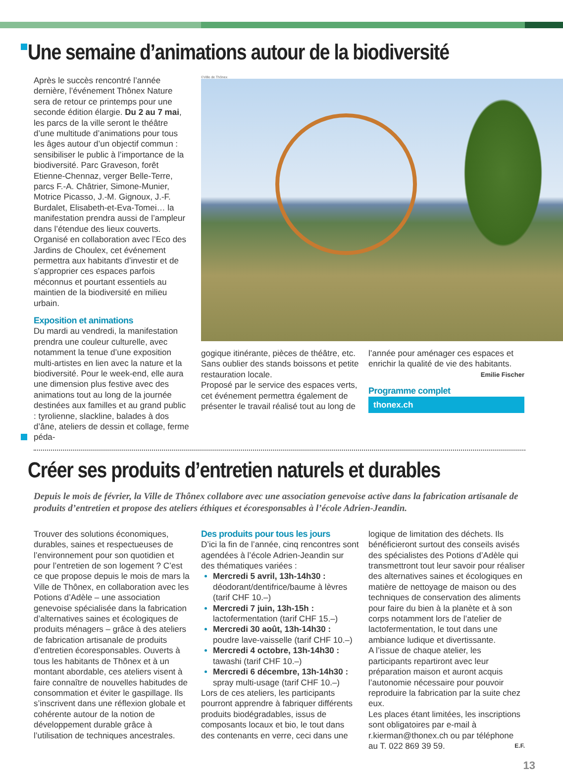Une semaine d’animations autour de la biodiversité
Après le succès rencontré l’année dernière, l’événement Thônex Nature sera de retour ce printemps pour une seconde édition élargie. Du 2 au 7 mai, les parcs de la ville seront le théâtre d’une multitude d’animations pour tous les âges autour d’un objectif commun : sensibiliser le public à l’importance de la biodiversité. Parc Graveson, forêt Etienne-Chennaz, verger Belle-Terre, parcs F.-A. Châtrier, Simone-Munier, Motrice Picasso, J.-M. Gignoux, J.-F. Burdalet, Elisabeth-et-Eva-Tomei… la manifestation prendra aussi de l’ampleur dans l’étendue des lieux couverts. Organisé en collaboration avec l’Eco des Jardins de Choulex, cet événement permettra aux habitants d’investir et de s’approprier ces espaces parfois méconnus et pourtant essentiels au maintien de la biodiversité en milieu urbain.
Exposition et animations
Du mardi au vendredi, la manifestation prendra une couleur culturelle, avec notamment la tenue d’une exposition multi-artistes en lien avec la nature et la biodiversité. Pour le week-end, elle aura une dimension plus festive avec des animations tout au long de la journée destinées aux familles et au grand public : tyrolienne, slackline, balades à dos d’âne, ateliers de dessin et collage, ferme péda-
©Ville de Thônex
gogique itinérante, pièces de théâtre, etc. Sans oublier des stands boissons et petite restauration locale.
Proposé par le service des espaces verts, cet événement permettra également de présenter le travail réalisé tout au long de
l’année pour aménager ces espaces et enrichir la qualité de vie des habitants.
Emilie Fischer
Programme complet
thonex.ch
Créer ses produits d’entretien naturels et durables
Depuis le mois de février, la Ville de Thônex collabore avec une association genevoise active dans la fabrication artisanale de produits d’entretien et propose des ateliers éthiques et écoresponsables à l’école Adrien-Jeandin.
Trouver des solutions économiques, durables, saines et respectueuses de l’environnement pour son quotidien et pour l’entretien de son logement ? C’est ce que propose depuis le mois de mars la Ville de Thônex, en collaboration avec les Potions d’Adèle – une association genevoise spécialisée dans la fabrication d’alternatives saines et écologiques de produits ménagers – grâce à des ateliers de fabrication artisanale de produits d’entretien écoresponsables. Ouverts à tous les habitants de Thônex et à un montant abordable, ces ateliers visent à faire connaître de nouvelles habitudes de consommation et éviter le gaspillage. Ils s’inscrivent dans une réflexion globale et cohérente autour de la notion de développement durable grâce à l’utilisation de techniques ancestrales.
Des produits pour tous les jours
D’ici la fin de l’année, cinq rencontres sont agendées à l’école Adrien-Jeandin sur des thématiques variées :
Mercredi 5 avril, 13h-14h30 :
déodorant/dentifrice/baume à lèvres (tarif CHF 10.–)
Mercredi 7 juin, 13h-15h :
lactofermentation (tarif CHF 15.–)
Mercredi 30 août, 13h-14h30 :
poudre lave-vaisselle (tarif CHF 10.–)
Mercredi 4 octobre, 13h-14h30 :
tawashi (tarif CHF 10.–)
Mercredi 6 décembre, 13h-14h30 :
spray multi-usage (tarif CHF 10.–)
Lors de ces ateliers, les participants pourront apprendre à fabriquer différents produits biodégradables, issus de composants locaux et bio, le tout dans des contenants en verre, ceci dans une
logique de limitation des déchets. Ils bénéficieront surtout des conseils avisés des spécialistes des Potions d’Adèle qui transmettront tout leur savoir pour réaliser des alternatives saines et écologiques en matière de nettoyage de maison ou des techniques de conservation des aliments pour faire du bien à la planète et à son corps notamment lors de l’atelier de lactofermentation, le tout dans une ambiance ludique et divertissante.
A l’issue de chaque atelier, les participants repartiront avec leur préparation maison et auront acquis l’autonomie nécessaire pour pouvoir reproduire la fabrication par la suite chez eux.
Les places étant limitées, les inscriptions sont obligatoires par e-mail à r.kierman@thonex.ch ou par téléphone au T. 022 869 39 59. E.F.
13